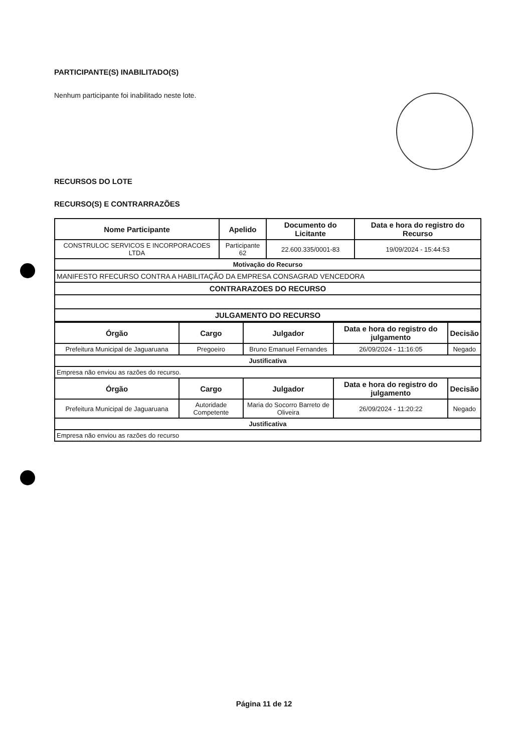PARTICIPANTE(S) INABILITADO(S)
Nenhum participante foi inabilitado neste lote.
RECURSOS DO LOTE
RECURSO(S) E CONTRARRAZÕES
| Nome Participante | Apelido | Documento do Licitante | Data e hora do registro do Recurso |
| --- | --- | --- | --- |
| CONSTRULOC SERVICOS E INCORPORACOES LTDA | Participante 62 | 22.600.335/0001-83 | 19/09/2024 - 15:44:53 |
| Motivação do Recurso | | | |
| MANIFESTO RFECURSO CONTRA A HABILITAÇÃO DA EMPRESA CONSAGRAD VENCEDORA | | | |
| CONTRARAZOES DO RECURSO | | | |
| JULGAMENTO DO RECURSO | | | |
| Órgão | Cargo | Julgador | Data e hora do registro do julgamento | Decisão |
| --- | --- | --- | --- | --- |
| Prefeitura Municipal de Jaguaruana | Pregoeiro | Bruno Emanuel Fernandes | 26/09/2024 - 11:16:05 | Negado |
| Justificativa | | | | |
| Empresa não enviou as razões do recurso. | | | | |
| Órgão | Cargo | Julgador | Data e hora do registro do julgamento | Decisão |
| Prefeitura Municipal de Jaguaruana | Autoridade Competente | Maria do Socorro Barreto de Oliveira | 26/09/2024 - 11:20:22 | Negado |
| Justificativa | | | | |
| Empresa não enviou as razões do recurso | | | | |
Página 11 de 12